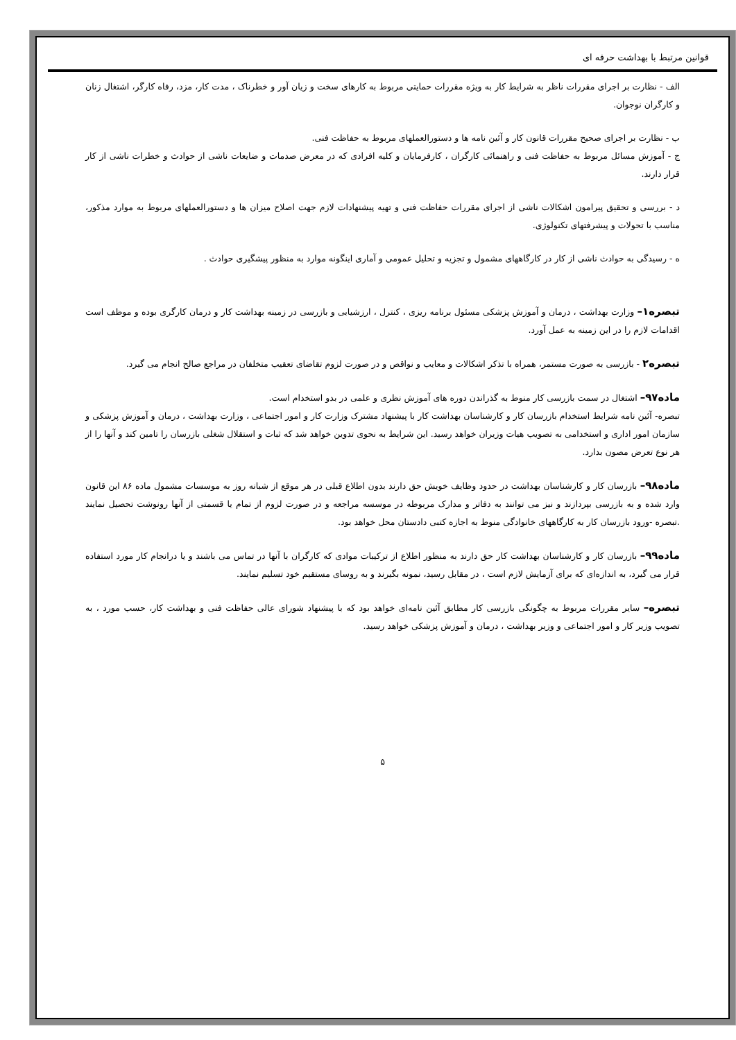قوانین مرتبط با بهداشت حرفه ای
الف - نظارت بر اجرای مقررات ناظر به شرایط کار به ویژه مقررات حمایتی مربوط به کارهای سخت و زیان آور و خطرناک ، مدت کار، مزد، رفاه کارگر، اشتغال زنان و کارگران نوجوان.
ب - نظارت بر اجرای صحیح مقررات قانون کار و آئین نامه ها و دستورالعملهای مربوط به حفاظت فنی.
ج - آموزش مسائل مربوط به حفاظت فنی و راهنمائی کارگران ، کارفرمایان و کلیه افرادی که در معرض صدمات و ضایعات ناشی از حوادث و خطرات ناشی از کار قرار دارند.
د - بررسی و تحقیق پیرامون اشکالات ناشی از اجرای مقررات حفاظت فنی و تهیه پیشنهادات لازم جهت اصلاح میزان ها و دستورالعملهای مربوط به موارد مذکور، مناسب با تحولات و پیشرفتهای تکنولوژی.
ه - رسیدگی به حوادث ناشی از کار در کارگاههای مشمول و تجزیه و تحلیل عمومی و آماری اینگونه موارد به منظور پیشگیری حوادث .
تبصره۱– وزارت بهداشت ، درمان و آموزش پزشکی مسئول برنامه ریزی ، کنترل ، ارزشیابی و بازرسی در زمینه بهداشت کار و درمان کارگری بوده و موظف است اقدامات لازم را در این زمینه به عمل آورد.
تبصره۲ - بازرسی به صورت مستمر، همراه با تذکر اشکالات و معایب و نواقص و در صورت لزوم تقاضای تعقیب متخلفان در مراجع صالح انجام می گیرد.
ماده۹۷– اشتغال در سمت بازرسی کار منوط به گذراندن دوره های آموزش نظری و علمی در بدو استخدام است.
تبصره- آئین نامه شرایط استخدام بازرسان کار و کارشناسان بهداشت کار با پیشنهاد مشترک وزارت کار و امور اجتماعی ، وزارت بهداشت ، درمان و آموزش پزشکی و سازمان امور اداری و استخدامی به تصویب هیات وزیران خواهد رسید. این شرایط به نحوی تدوین خواهد شد که ثبات و استقلال شغلی بازرسان را تامین کند و آنها را از هر نوع تعرض مصون بدارد.
ماده۹۸– بازرسان کار و کارشناسان بهداشت در حدود وظایف خویش حق دارند بدون اطلاع قبلی در هر موقع از شبانه روز به موسسات مشمول ماده ۸۶ این قانون وارد شده و به بازرسی بپردازند و نیز می توانند به دفاتر و مدارک مربوطه در موسسه مراجعه و در صورت لزوم از تمام یا قسمتی از آنها رونوشت تحصیل نمایند .تبصره -ورود بازرسان کار به کارگاههای خانوادگی منوط به اجازه کتبی دادستان محل خواهد بود.
ماده۹۹– بازرسان کار و کارشناسان بهداشت کار حق دارند به منظور اطلاع از ترکیبات موادی که کارگران با آنها در تماس می باشند و یا درانجام کار مورد استفاده قرار می گیرد، به اندازه‌ای که برای آزمایش لازم است ، در مقابل رسید، نمونه بگیرند و به روسای مستقیم خود تسلیم نمایند.
تبصره– سایر مقررات مربوط به چگونگی بازرسی کار مطابق آئین نامه‌ای خواهد بود که با پیشنهاد شورای عالی حفاظت فنی و بهداشت کار، حسب مورد ، به تصویب وزیر کار و امور اجتماعی و وزیر بهداشت ، درمان و آموزش پزشکی خواهد رسید.
۵